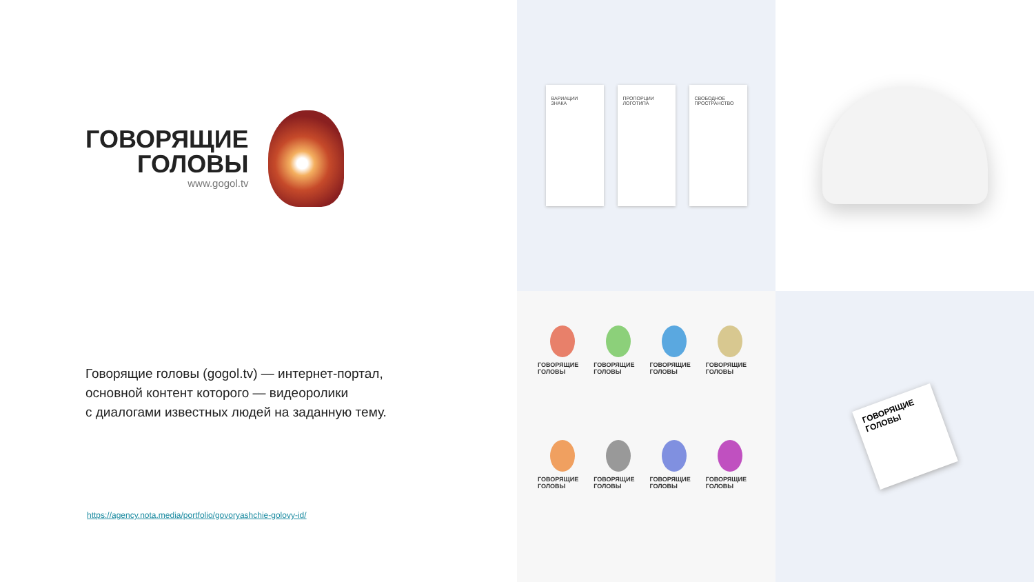ГОВОРЯЩИЕ
ГОЛОВЫ
www.gogol.tv
Говорящие головы (gogol.tv) — интернет-портал,
основной контент которого — видеоролики
с диалогами известных людей на заданную тему.
https://agency.nota.media/portfolio/govoryashchie-golovy-id/
ВАРИАЦИИ
ЗНАКА
ПРОПОРЦИИ
ЛОГОТИПА
СВОБОДНОЕ
ПРОСТРАНСТВО
ГОВОРЯЩИЕ ГОЛОВЫ
ГОВОРЯЩИЕ ГОЛОВЫ
ГОВОРЯЩИЕ ГОЛОВЫ
ГОВОРЯЩИЕ ГОЛОВЫ
ГОВОРЯЩИЕ ГОЛОВЫ
ГОВОРЯЩИЕ ГОЛОВЫ
ГОВОРЯЩИЕ ГОЛОВЫ
ГОВОРЯЩИЕ ГОЛОВЫ
ГОВОРЯЩИЕ ГОЛОВЫ